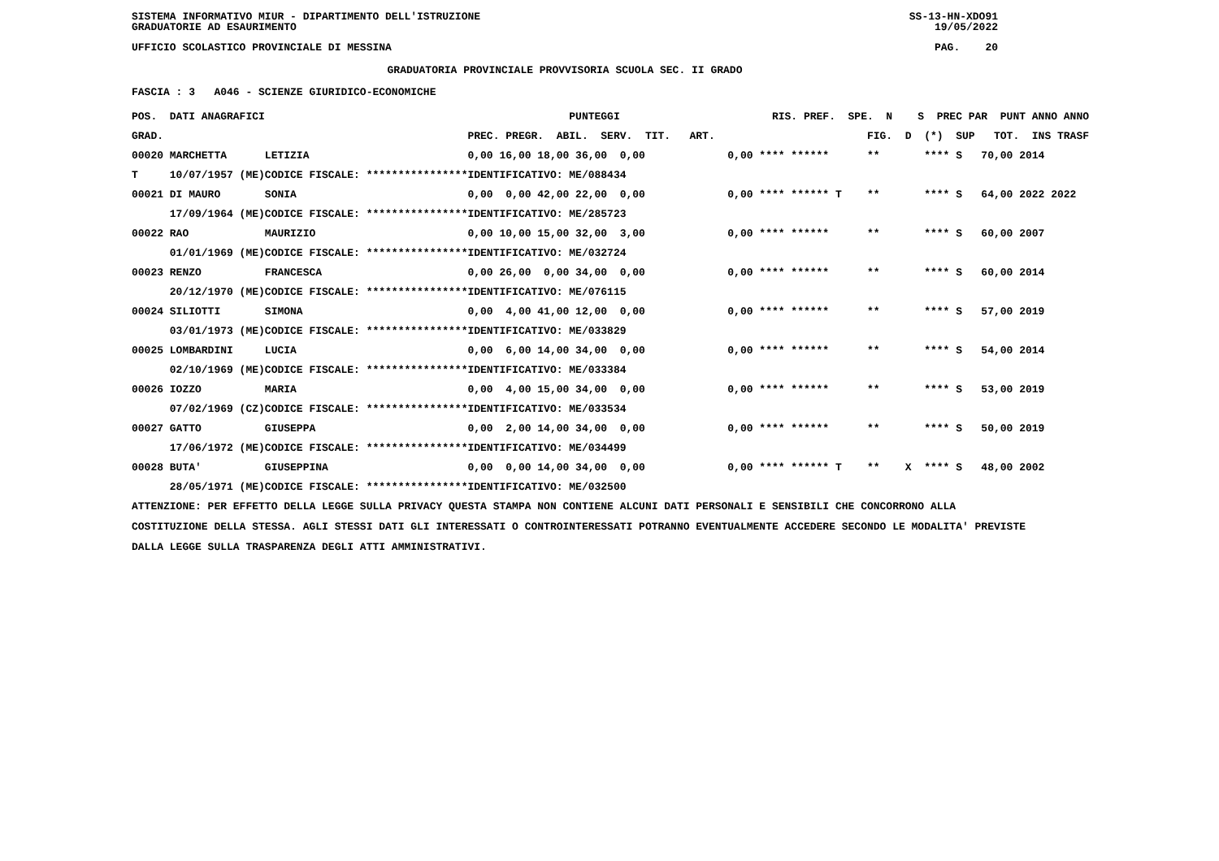SISTEMA INFORMATIVO MIUR - DIPARTIMENTO DELL'ISTRUZIONE
GRADUATORIE AD ESAURIMENTO SS-13-HN-XDO91
19/05/2022
UFFICIO SCOLASTICO PROVINCIALE DI MESSINA PAG. 20
GRADUATORIA PROVINCIALE PROVVISORIA SCUOLA SEC. II GRADO
FASCIA : 3 A046 - SCIENZE GIURIDICO-ECONOMICHE
| POS. DATI ANAGRAFICI | | PUNTEGGI | RIS. PREF. SPE. N S PREC PAR PUNT ANNO ANNO |
| --- | --- | --- | --- |
| GRAD. | | PREC. PREGR. ABIL. SERV. TIT. ART. | FIG. D (*) SUP TOT. INS TRASF |
| 00020 MARCHETTA | LETIZIA | 0,00 16,00 18,00 36,00 0,00 | 0,00 **** ****** ** **** S 70,00 2014 |
| T 10/07/1957 (ME) | CODICE FISCALE: **************** | IDENTIFICATIVO: ME/088434 | |
| 00021 DI MAURO | SONIA | 0,00 0,00 42,00 22,00 0,00 | 0,00 **** ****** T ** **** S 64,00 2022 2022 |
| 17/09/1964 (ME) | CODICE FISCALE: **************** | IDENTIFICATIVO: ME/285723 | |
| 00022 RAO | MAURIZIO | 0,00 10,00 15,00 32,00 3,00 | 0,00 **** ****** ** **** S 60,00 2007 |
| 01/01/1969 (ME) | CODICE FISCALE: **************** | IDENTIFICATIVO: ME/032724 | |
| 00023 RENZO | FRANCESCA | 0,00 26,00 0,00 34,00 0,00 | 0,00 **** ****** ** **** S 60,00 2014 |
| 20/12/1970 (ME) | CODICE FISCALE: **************** | IDENTIFICATIVO: ME/076115 | |
| 00024 SILIOTTI | SIMONA | 0,00 4,00 41,00 12,00 0,00 | 0,00 **** ****** ** **** S 57,00 2019 |
| 03/01/1973 (ME) | CODICE FISCALE: **************** | IDENTIFICATIVO: ME/033829 | |
| 00025 LOMBARDINI | LUCIA | 0,00 6,00 14,00 34,00 0,00 | 0,00 **** ****** ** **** S 54,00 2014 |
| 02/10/1969 (ME) | CODICE FISCALE: **************** | IDENTIFICATIVO: ME/033384 | |
| 00026 IOZZO | MARIA | 0,00 4,00 15,00 34,00 0,00 | 0,00 **** ****** ** **** S 53,00 2019 |
| 07/02/1969 (CZ) | CODICE FISCALE: **************** | IDENTIFICATIVO: ME/033534 | |
| 00027 GATTO | GIUSEPPA | 0,00 2,00 14,00 34,00 0,00 | 0,00 **** ****** ** **** S 50,00 2019 |
| 17/06/1972 (ME) | CODICE FISCALE: **************** | IDENTIFICATIVO: ME/034499 | |
| 00028 BUTA' | GIUSEPPINA | 0,00 0,00 14,00 34,00 0,00 | 0,00 **** ****** T ** X **** S 48,00 2002 |
| 28/05/1971 (ME) | CODICE FISCALE: **************** | IDENTIFICATIVO: ME/032500 | |
ATTENZIONE: PER EFFETTO DELLA LEGGE SULLA PRIVACY QUESTA STAMPA NON CONTIENE ALCUNI DATI PERSONALI E SENSIBILI CHE CONCORRONO ALLA COSTITUZIONE DELLA STESSA. AGLI STESSI DATI GLI INTERESSATI O CONTROINTERESSATI POTRANNO EVENTUALMENTE ACCEDERE SECONDO LE MODALITA' PREVISTE DALLA LEGGE SULLA TRASPARENZA DEGLI ATTI AMMINISTRATIVI.